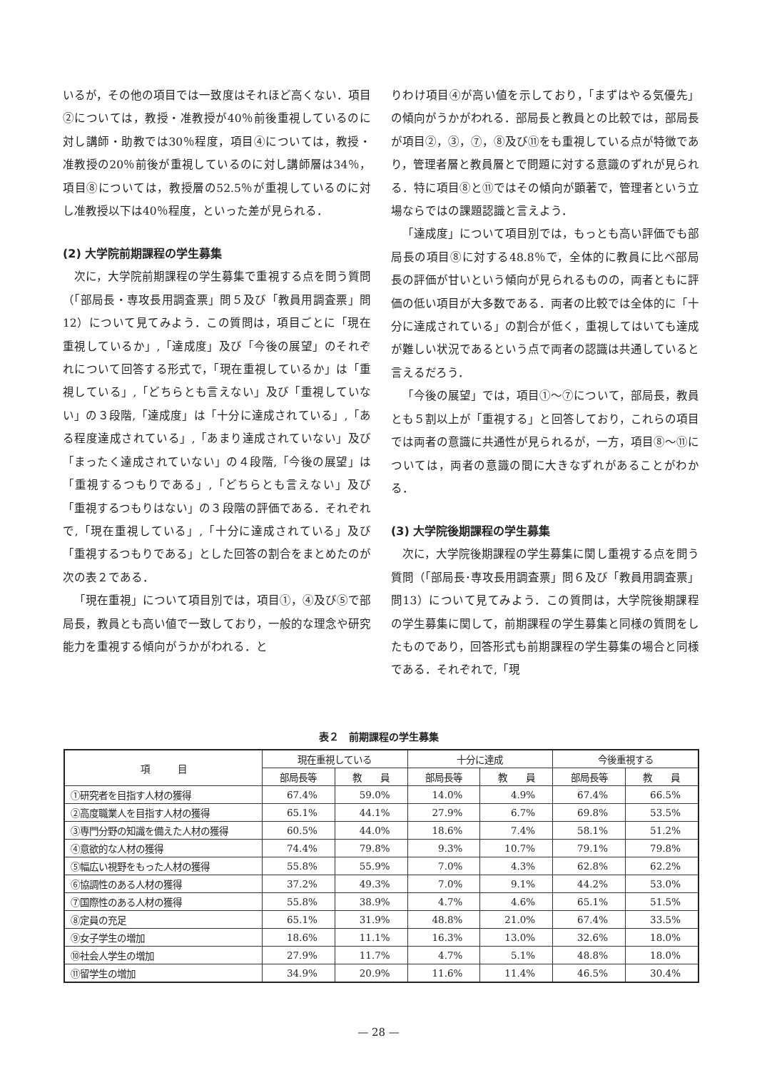いるが，その他の項目では一致度はそれほど高くない．項目②については，教授・准教授が40％前後重視しているのに対し講師・助教では30％程度，項目④については，教授・准教授の20％前後が重視しているのに対し講師層は34％，項目⑧については，教授層の52.5％が重視しているのに対し准教授以下は40％程度，といった差が見られる．
(2) 大学院前期課程の学生募集
次に，大学院前期課程の学生募集で重視する点を問う質問（「部局長・専攻長用調査票」問５及び「教員用調査票」問12）について見てみよう．この質問は，項目ごとに「現在重視しているか」,「達成度」及び「今後の展望」のそれぞれについて回答する形式で，「現在重視しているか」は「重視している」,「どちらとも言えない」及び「重視していない」の３段階,「達成度」は「十分に達成されている」,「ある程度達成されている」,「あまり達成されていない」及び「まったく達成されていない」の４段階,「今後の展望」は「重視するつもりである」,「どちらとも言えない」及び「重視するつもりはない」の３段階の評価である．それぞれで,「現在重視している」,「十分に達成されている」及び「重視するつもりである」とした回答の割合をまとめたのが次の表２である．
「現在重視」について項目別では，項目①，④及び⑤で部局長，教員とも高い値で一致しており，一般的な理念や研究能力を重視する傾向がうかがわれる．と
りわけ項目④が高い値を示しており，「まずはやる気優先」の傾向がうかがわれる．部局長と教員との比較では，部局長が項目②，③，⑦，⑧及び⑪をも重視している点が特徴であり，管理者層と教員層とで問題に対する意識のずれが見られる．特に項目⑧と⑪ではその傾向が顕著で，管理者という立場ならではの課題認識と言えよう．
「達成度」について項目別では，もっとも高い評価でも部局長の項目⑧に対する48.8％で，全体的に教員に比べ部局長の評価が甘いという傾向が見られるものの，両者ともに評価の低い項目が大多数である．両者の比較では全体的に「十分に達成されている」の割合が低く，重視してはいても達成が難しい状況であるという点で両者の認識は共通していると言えるだろう．
「今後の展望」では，項目①～⑦について，部局長，教員とも５割以上が「重視する」と回答しており，これらの項目では両者の意識に共通性が見られるが，一方，項目⑧～⑪については，両者の意識の間に大きなずれがあることがわかる．
(3) 大学院後期課程の学生募集
次に，大学院後期課程の学生募集に関し重視する点を問う質問（「部局長･専攻長用調査票」問６及び「教員用調査票」問13）について見てみよう．この質問は，大学院後期課程の学生募集に関して，前期課程の学生募集と同様の質問をしたものであり，回答形式も前期課程の学生募集の場合と同様である．それぞれで,「現
表２　前期課程の学生募集
| 項 目 | 現在重視している | | 十分に達成 | | 今後重視する | |
| --- | --- | --- | --- | --- | --- | --- |
| | 部局長等 | 教 員 | 部局長等 | 教 員 | 部局長等 | 教 員 |
| ①研究者を目指す人材の獲得 | 67.4% | 59.0% | 14.0% | 4.9% | 67.4% | 66.5% |
| ②高度職業人を目指す人材の獲得 | 65.1% | 44.1% | 27.9% | 6.7% | 69.8% | 53.5% |
| ③専門分野の知識を備えた人材の獲得 | 60.5% | 44.0% | 18.6% | 7.4% | 58.1% | 51.2% |
| ④意欲的な人材の獲得 | 74.4% | 79.8% | 9.3% | 10.7% | 79.1% | 79.8% |
| ⑤幅広い視野をもった人材の獲得 | 55.8% | 55.9% | 7.0% | 4.3% | 62.8% | 62.2% |
| ⑥協調性のある人材の獲得 | 37.2% | 49.3% | 7.0% | 9.1% | 44.2% | 53.0% |
| ⑦国際性のある人材の獲得 | 55.8% | 38.9% | 4.7% | 4.6% | 65.1% | 51.5% |
| ⑧定員の充足 | 65.1% | 31.9% | 48.8% | 21.0% | 67.4% | 33.5% |
| ⑨女子学生の増加 | 18.6% | 11.1% | 16.3% | 13.0% | 32.6% | 18.0% |
| ⑩社会人学生の増加 | 27.9% | 11.7% | 4.7% | 5.1% | 48.8% | 18.0% |
| ⑪留学生の増加 | 34.9% | 20.9% | 11.6% | 11.4% | 46.5% | 30.4% |
— 28 —